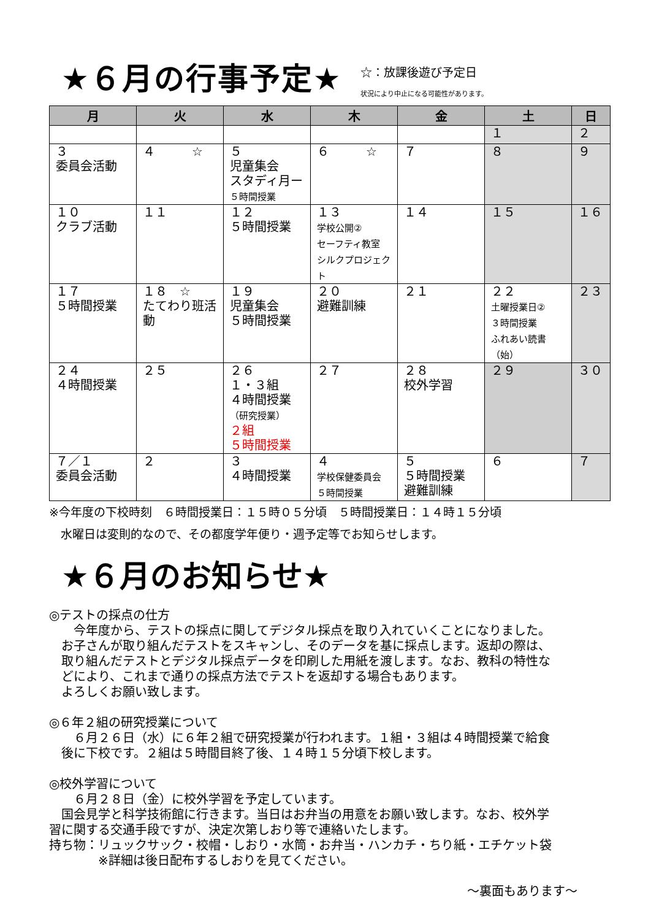★６月の行事予定★
☆：放課後遊び予定日
状況により中止になる可能性があります。
| 月 | 火 | 水 | 木 | 金 | 土 | 日 |
| --- | --- | --- | --- | --- | --- | --- |
| | | | | | １ | ２ |
| ３ 委員会活動 | ４ ☆ | ５ 児童集会 スタディ月ー ５時間授業 | ６ ☆ | ７ | ８ | ９ |
| １０ クラブ活動 | １１ | １２ ５時間授業 | １３ 学校公開② セーフティ教室 シルクプロジェクト | １４ | １５ | １６ |
| １７ ５時間授業 | １８ ☆ たてわり班活動 | １９ 児童集会 ５時間授業 | ２０ 避難訓練 | ２１ | ２２ 土曜授業日② ３時間授業 ふれあい読書 （始） | ２３ |
| ２４ ４時間授業 | ２５ | ２６ １・３組 ４時間授業 （研究授業） ２組 ５時間授業 | ２７ | ２８ 校外学習 | ２９ | ３０ |
| ７／１ 委員会活動 | ２ | ３ ４時間授業 | ４ 学校保健委員会 ５時間授業 | ５ ５時間授業 避難訓練 | ６ | ７ |
※今年度の下校時刻　６時間授業日：１５時０５分頃　５時間授業日：１４時１５分頃
　水曜日は変則的なので、その都度学年便り・週予定等でお知らせします。
★６月のお知らせ★
◎テストの採点の仕方
　　今年度から、テストの採点に関してデジタル採点を取り入れていくことになりました。
　お子さんが取り組んだテストをスキャンし、そのデータを基に採点します。返却の際は、
　取り組んだテストとデジタル採点データを印刷した用紙を渡します。なお、教科の特性な
　どにより、これまで通りの採点方法でテストを返却する場合もあります。
　よろしくお願い致します。
◎６年２組の研究授業について
　　６月２６日（水）に６年２組で研究授業が行われます。１組・３組は４時間授業で給食
　後に下校です。２組は５時間目終了後、１４時１５分頃下校します。
◎校外学習について
　　６月２８日（金）に校外学習を予定しています。
　国会見学と科学技術館に行きます。当日はお弁当の用意をお願い致します。なお、校外学
習に関する交通手段ですが、決定次第しおり等で連絡いたします。
持ち物：リュックサック・校帽・しおり・水筒・お弁当・ハンカチ・ちり紙・エチケット袋
　　　　※詳細は後日配布するしおりを見てください。
～裏面もあります～